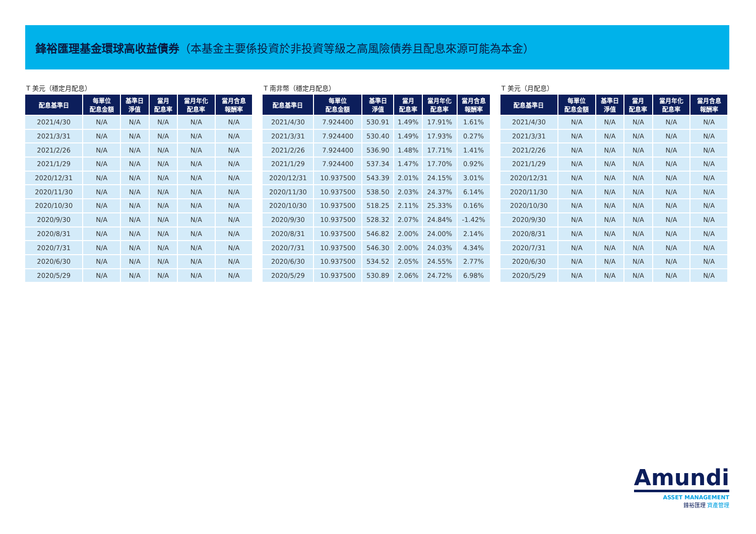鋒裕匯理基金環球高收益債券（本基金主要係投資於非投資等級之高風險債券且配息來源可能為本金）
T 美元（穩定月配息）
| 配息基準日 | 每單位 配息金額 | 基準日 淨值 | 當月 配息率 | 當月年化 配息率 | 當月含息 報酬率 |
| --- | --- | --- | --- | --- | --- |
| 2021/4/30 | N/A | N/A | N/A | N/A | N/A |
| 2021/3/31 | N/A | N/A | N/A | N/A | N/A |
| 2021/2/26 | N/A | N/A | N/A | N/A | N/A |
| 2021/1/29 | N/A | N/A | N/A | N/A | N/A |
| 2020/12/31 | N/A | N/A | N/A | N/A | N/A |
| 2020/11/30 | N/A | N/A | N/A | N/A | N/A |
| 2020/10/30 | N/A | N/A | N/A | N/A | N/A |
| 2020/9/30 | N/A | N/A | N/A | N/A | N/A |
| 2020/8/31 | N/A | N/A | N/A | N/A | N/A |
| 2020/7/31 | N/A | N/A | N/A | N/A | N/A |
| 2020/6/30 | N/A | N/A | N/A | N/A | N/A |
| 2020/5/29 | N/A | N/A | N/A | N/A | N/A |
T 南非幣（穩定月配息）
| 配息基準日 | 每單位 配息金額 | 基準日 淨值 | 當月 配息率 | 當月年化 配息率 | 當月含息 報酬率 |
| --- | --- | --- | --- | --- | --- |
| 2021/4/30 | 7.924400 | 530.91 | 1.49% | 17.91% | 1.61% |
| 2021/3/31 | 7.924400 | 530.40 | 1.49% | 17.93% | 0.27% |
| 2021/2/26 | 7.924400 | 536.90 | 1.48% | 17.71% | 1.41% |
| 2021/1/29 | 7.924400 | 537.34 | 1.47% | 17.70% | 0.92% |
| 2020/12/31 | 10.937500 | 543.39 | 2.01% | 24.15% | 3.01% |
| 2020/11/30 | 10.937500 | 538.50 | 2.03% | 24.37% | 6.14% |
| 2020/10/30 | 10.937500 | 518.25 | 2.11% | 25.33% | 0.16% |
| 2020/9/30 | 10.937500 | 528.32 | 2.07% | 24.84% | -1.42% |
| 2020/8/31 | 10.937500 | 546.82 | 2.00% | 24.00% | 2.14% |
| 2020/7/31 | 10.937500 | 546.30 | 2.00% | 24.03% | 4.34% |
| 2020/6/30 | 10.937500 | 534.52 | 2.05% | 24.55% | 2.77% |
| 2020/5/29 | 10.937500 | 530.89 | 2.06% | 24.72% | 6.98% |
T 美元（月配息）
| 配息基準日 | 每單位 配息金額 | 基準日 淨值 | 當月 配息率 | 當月年化 配息率 | 當月含息 報酬率 |
| --- | --- | --- | --- | --- | --- |
| 2021/4/30 | N/A | N/A | N/A | N/A | N/A |
| 2021/3/31 | N/A | N/A | N/A | N/A | N/A |
| 2021/2/26 | N/A | N/A | N/A | N/A | N/A |
| 2021/1/29 | N/A | N/A | N/A | N/A | N/A |
| 2020/12/31 | N/A | N/A | N/A | N/A | N/A |
| 2020/11/30 | N/A | N/A | N/A | N/A | N/A |
| 2020/10/30 | N/A | N/A | N/A | N/A | N/A |
| 2020/9/30 | N/A | N/A | N/A | N/A | N/A |
| 2020/8/31 | N/A | N/A | N/A | N/A | N/A |
| 2020/7/31 | N/A | N/A | N/A | N/A | N/A |
| 2020/6/30 | N/A | N/A | N/A | N/A | N/A |
| 2020/5/29 | N/A | N/A | N/A | N/A | N/A |
Amundi
ASSET MANAGEMENT
鋒裕匯理 資產管理